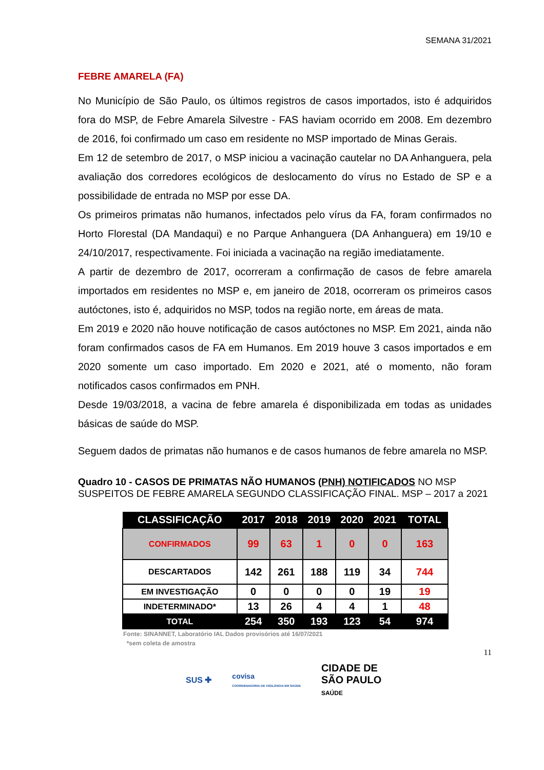SEMANA 31/2021
FEBRE AMARELA (FA)
No Município de São Paulo, os últimos registros de casos importados, isto é adquiridos fora do MSP, de Febre Amarela Silvestre - FAS haviam ocorrido em 2008. Em dezembro de 2016, foi confirmado um caso em residente no MSP importado de Minas Gerais.
Em 12 de setembro de 2017, o MSP iniciou a vacinação cautelar no DA Anhanguera, pela avaliação dos corredores ecológicos de deslocamento do vírus no Estado de SP e a possibilidade de entrada no MSP por esse DA.
Os primeiros primatas não humanos, infectados pelo vírus da FA, foram confirmados no Horto Florestal (DA Mandaqui) e no Parque Anhanguera (DA Anhanguera) em 19/10 e 24/10/2017, respectivamente. Foi iniciada a vacinação na região imediatamente.
A partir de dezembro de 2017, ocorreram a confirmação de casos de febre amarela importados em residentes no MSP e, em janeiro de 2018, ocorreram os primeiros casos autóctones, isto é, adquiridos no MSP, todos na região norte, em áreas de mata.
Em 2019 e 2020 não houve notificação de casos autóctones no MSP. Em 2021, ainda não foram confirmados casos de FA em Humanos. Em 2019 houve 3 casos importados e em 2020 somente um caso importado. Em 2020 e 2021, até o momento, não foram notificados casos confirmados em PNH.
Desde 19/03/2018, a vacina de febre amarela é disponibilizada em todas as unidades básicas de saúde do MSP.
Seguem dados de primatas não humanos e de casos humanos de febre amarela no MSP.
Quadro 10 - CASOS DE PRIMATAS NÃO HUMANOS (PNH) NOTIFICADOS NO MSP SUSPEITOS DE FEBRE AMARELA SEGUNDO CLASSIFICAÇÃO FINAL. MSP – 2017 a 2021
| CLASSIFICAÇÃO | 2017 | 2018 | 2019 | 2020 | 2021 | TOTAL |
| --- | --- | --- | --- | --- | --- | --- |
| CONFIRMADOS | 99 | 63 | 1 | 0 | 0 | 163 |
| DESCARTADOS | 142 | 261 | 188 | 119 | 34 | 744 |
| EM INVESTIGAÇÃO | 0 | 0 | 0 | 0 | 19 | 19 |
| INDETERMINADO* | 13 | 26 | 4 | 4 | 1 | 48 |
| TOTAL | 254 | 350 | 193 | 123 | 54 | 974 |
Fonte: SINANNET, Laboratório IAL Dados provisórios até 16/07/2021
*sem coleta de amostra
11
SUS ✚ covisa
COORDENADORIA DE VIGILÂNCIA EM SAÚDE CIDADE DE
SÃO PAULO
SAÚDE